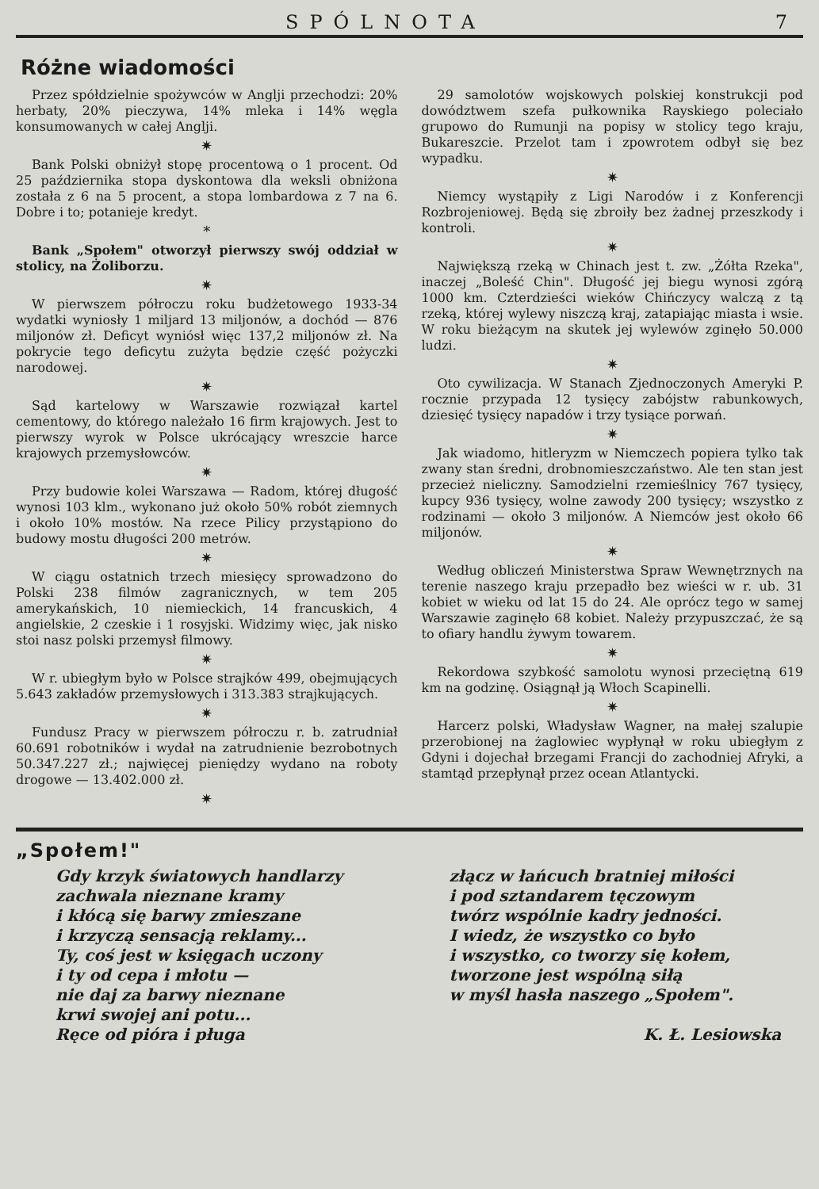SPÓLNOTA 7
Różne wiadomości
Przez spółdzielnie spożywców w Anglji przechodzi: 20% herbaty, 20% pieczywa, 14% mleka i 14% węgla konsumowanych w całej Anglji.
✷
Bank Polski obniżył stopę procentową o 1 procent. Od 25 października stopa dyskontowa dla weksli obniżona została z 6 na 5 procent, a stopa lombardowa z 7 na 6. Dobre i to; potanieje kredyt.
*
Bank „Społem" otworzył pierwszy swój oddział w stolicy, na Żoliborzu.
✷
W pierwszem półroczu roku budżetowego 1933-34 wydatki wyniosły 1 miljard 13 miljonów, a dochód — 876 miljonów zł. Deficyt wyniósł więc 137,2 miljonów zł. Na pokrycie tego deficytu zużyta będzie część pożyczki narodowej.
✷
Sąd kartelowy w Warszawie rozwiązał kartel cementowy, do którego należało 16 firm krajowych. Jest to pierwszy wyrok w Polsce ukrócający wreszcie harce krajowych przemysłowców.
✷
Przy budowie kolei Warszawa — Radom, której długość wynosi 103 klm., wykonano już około 50% robót ziemnych i około 10% mostów. Na rzece Pilicy przystąpiono do budowy mostu długości 200 metrów.
✷
W ciągu ostatnich trzech miesięcy sprowadzono do Polski 238 filmów zagranicznych, w tem 205 amerykańskich, 10 niemieckich, 14 francuskich, 4 angielskie, 2 czeskie i 1 rosyjski. Widzimy więc, jak nisko stoi nasz polski przemysł filmowy.
✷
W r. ubiegłym było w Polsce strajków 499, obejmujących 5.643 zakładów przemysłowych i 313.383 strajkujących.
✷
Fundusz Pracy w pierwszem półroczu r. b. zatrudniał 60.691 robotników i wydał na zatrudnienie bezrobotnych 50.347.227 zł.; najwięcej pieniędzy wydano na roboty drogowe — 13.402.000 zł.
✷
29 samolotów wojskowych polskiej konstrukcji pod dowództwem szefa pułkownika Rayskiego poleciało grupowo do Rumunji na popisy w stolicy tego kraju, Bukareszcie. Przelot tam i zpowrotem odbył się bez wypadku.
✷
Niemcy wystąpiły z Ligi Narodów i z Konferencji Rozbrojeniowej. Będą się zbroiły bez żadnej przeszkody i kontroli.
✷
Największą rzeką w Chinach jest t. zw. „Żółta Rzeka", inaczej „Boleść Chin". Długość jej biegu wynosi zgórą 1000 km. Czterdzieści wieków Chińczycy walczą z tą rzeką, której wylewy niszczą kraj, zatapiając miasta i wsie. W roku bieżącym na skutek jej wylewów zginęło 50.000 ludzi.
✷
Oto cywilizacja. W Stanach Zjednoczonych Ameryki P. rocznie przypada 12 tysięcy zabójstw rabunkowych, dziesięć tysięcy napadów i trzy tysiące porwań.
✷
Jak wiadomo, hitleryzm w Niemczech popiera tylko tak zwany stan średni, drobnomieszczaństwo. Ale ten stan jest przecież nieliczny. Samodzielni rzemieślnicy 767 tysięcy, kupcy 936 tysięcy, wolne zawody 200 tysięcy; wszystko z rodzinami — około 3 miljonów. A Niemców jest około 66 miljonów.
✷
Według obliczeń Ministerstwa Spraw Wewnętrznych na terenie naszego kraju przepadło bez wieści w r. ub. 31 kobiet w wieku od lat 15 do 24. Ale oprócz tego w samej Warszawie zaginęło 68 kobiet. Należy przypuszczać, że są to ofiary handlu żywym towarem.
✷
Rekordowa szybkość samolotu wynosi przeciętną 619 km na godzinę. Osiągnął ją Włoch Scapinelli.
✷
Harcerz polski, Władysław Wagner, na małej szalupie przerobionej na żaglowiec wypłynął w roku ubiegłym z Gdyni i dojechał brzegami Francji do zachodniej Afryki, a stamtąd przepłynął przez ocean Atlantycki.
„Społem!"
Gdy krzyk światowych handlarzy
zachwala nieznane kramy
i kłócą się barwy zmieszane
i krzyczą sensacją reklamy...
Ty, coś jest w księgach uczony
i ty od cepa i młotu —
nie daj za barwy nieznane
krwi swojej ani potu...
Ręce od pióra i pługa
złącz w łańcuch bratniej miłości
i pod sztandarem tęczowym
twórz wspólnie kadry jedności.
I wiedz, że wszystko co było
i wszystko, co tworzy się kołem,
tworzone jest wspólną siłą
w myśl hasła naszego „Społem".
K. Ł. Lesiowska